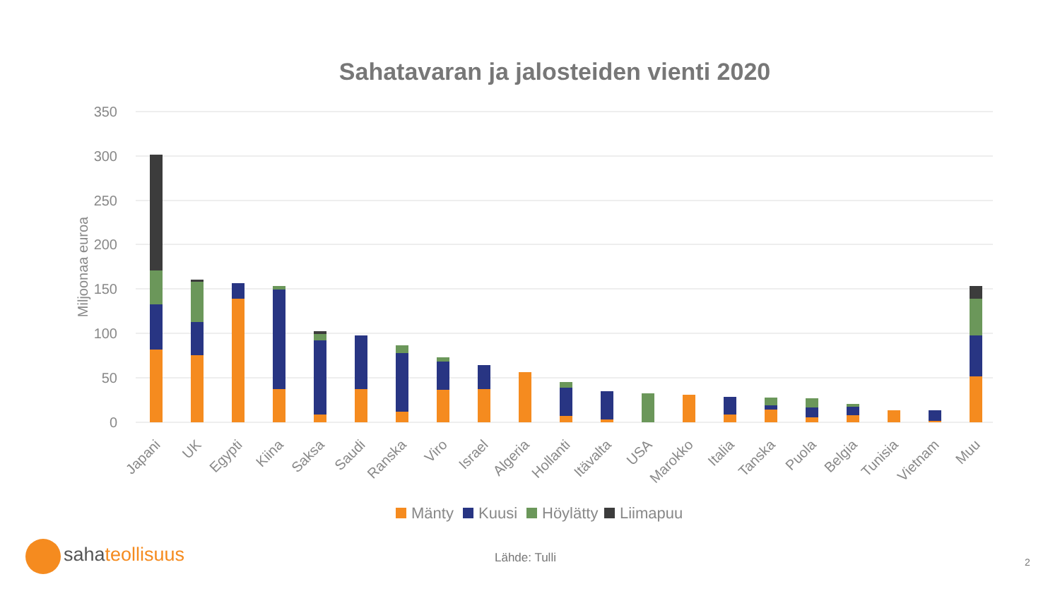Sahatavaran ja jalosteiden vienti 2020
350
300
250
200
150
100
50
0
Miljoonaa euroa
Japani
UK
Egypti
Kiina
Saksa
Saudi
Ranska
Viro
Israel
Algeria
Hollanti
Itävalta
USA
Marokko
Italia
Tanska
Puola
Belgia
Tunisia
Vietnam
Muu
Mänty
Kuusi
Höylätty
Liimapuu
sahateollisuus Lähde: Tulli 2